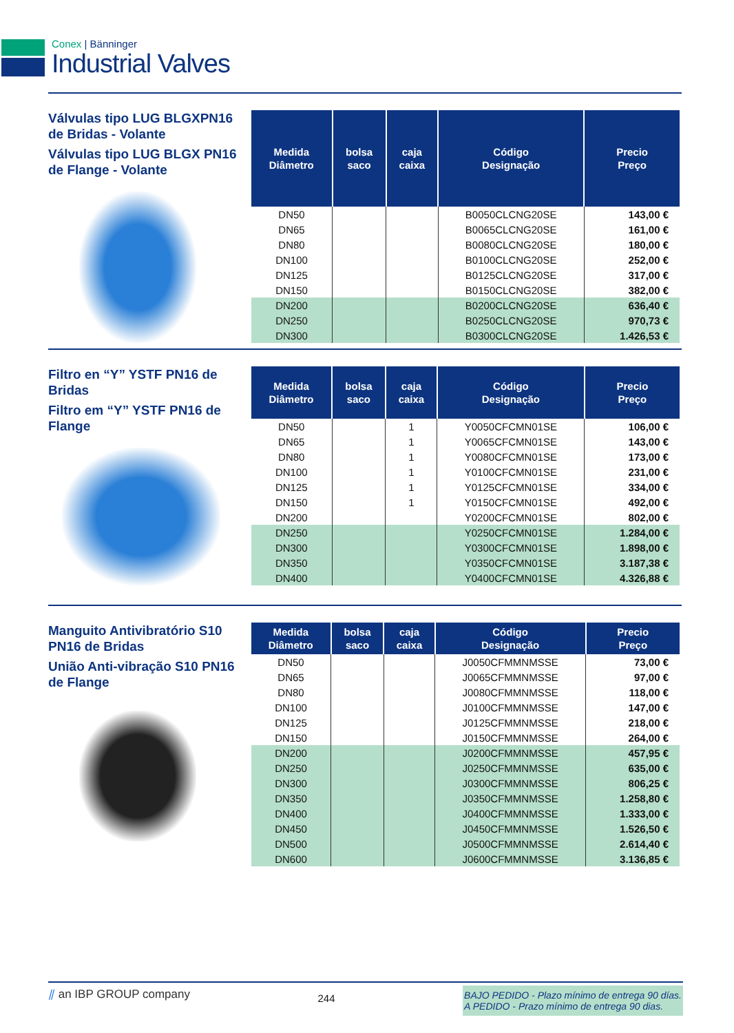Conex | Bänninger
Industrial Valves
Válvulas tipo LUG BLGXPN16 de Bridas - Volante
Válvulas tipo LUG BLGX PN16 de Flange - Volante
| Medida Diâmetro | bolsa saco | caja caixa | Código Designação | Precio Preço |
| --- | --- | --- | --- | --- |
| DN50 | | | B0050CLCNG20SE | 143,00 € |
| DN65 | | | B0065CLCNG20SE | 161,00 € |
| DN80 | | | B0080CLCNG20SE | 180,00 € |
| DN100 | | | B0100CLCNG20SE | 252,00 € |
| DN125 | | | B0125CLCNG20SE | 317,00 € |
| DN150 | | | B0150CLCNG20SE | 382,00 € |
| DN200 | | | B0200CLCNG20SE | 636,40 € |
| DN250 | | | B0250CLCNG20SE | 970,73 € |
| DN300 | | | B0300CLCNG20SE | 1.426,53 € |
Filtro en “Y” YSTF PN16 de Bridas
Filtro em “Y” YSTF PN16 de Flange
| Medida Diâmetro | bolsa saco | caja caixa | Código Designação | Precio Preço |
| --- | --- | --- | --- | --- |
| DN50 | | 1 | Y0050CFCMN01SE | 106,00 € |
| DN65 | | 1 | Y0065CFCMN01SE | 143,00 € |
| DN80 | | 1 | Y0080CFCMN01SE | 173,00 € |
| DN100 | | 1 | Y0100CFCMN01SE | 231,00 € |
| DN125 | | 1 | Y0125CFCMN01SE | 334,00 € |
| DN150 | | 1 | Y0150CFCMN01SE | 492,00 € |
| DN200 | | | Y0200CFCMN01SE | 802,00 € |
| DN250 | | | Y0250CFCMN01SE | 1.284,00 € |
| DN300 | | | Y0300CFCMN01SE | 1.898,00 € |
| DN350 | | | Y0350CFCMN01SE | 3.187,38 € |
| DN400 | | | Y0400CFCMN01SE | 4.326,88 € |
Manguito Antivibratório S10 PN16 de Bridas
União Anti-vibração S10 PN16 de Flange
| Medida Diâmetro | bolsa saco | caja caixa | Código Designação | Precio Preço |
| --- | --- | --- | --- | --- |
| DN50 | | | J0050CFMMNMSSE | 73,00 € |
| DN65 | | | J0065CFMMNMSSE | 97,00 € |
| DN80 | | | J0080CFMMNMSSE | 118,00 € |
| DN100 | | | J0100CFMMNMSSE | 147,00 € |
| DN125 | | | J0125CFMMNMSSE | 218,00 € |
| DN150 | | | J0150CFMMNMSSE | 264,00 € |
| DN200 | | | J0200CFMMNMSSE | 457,95 € |
| DN250 | | | J0250CFMMNMSSE | 635,00 € |
| DN300 | | | J0300CFMMNMSSE | 806,25 € |
| DN350 | | | J0350CFMMNMSSE | 1.258,80 € |
| DN400 | | | J0400CFMMNMSSE | 1.333,00 € |
| DN450 | | | J0450CFMMNMSSE | 1.526,50 € |
| DN500 | | | J0500CFMMNMSSE | 2.614,40 € |
| DN600 | | | J0600CFMMNMSSE | 3.136,85 € |
⫽ an IBP GROUP company
244
BAJO PEDIDO - Plazo mínimo de entrega 90 días.
A PEDIDO - Prazo mínimo de entrega 90 dias.